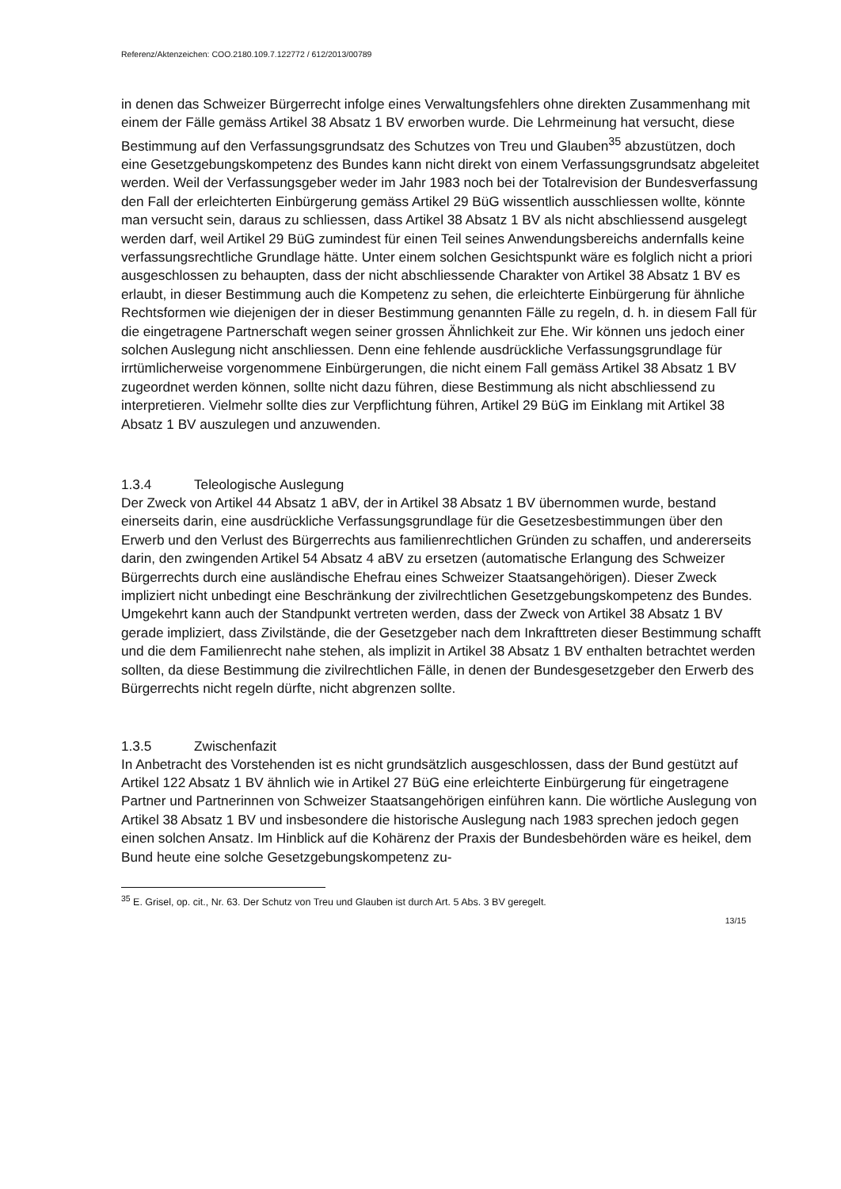Referenz/Aktenzeichen: COO.2180.109.7.122772 / 612/2013/00789
in denen das Schweizer Bürgerrecht infolge eines Verwaltungsfehlers ohne direkten Zusammenhang mit einem der Fälle gemäss Artikel 38 Absatz 1 BV erworben wurde. Die Lehrmeinung hat versucht, diese Bestimmung auf den Verfassungsgrundsatz des Schutzes von Treu und Glauben<sup>35</sup> abzustützen, doch eine Gesetzgebungskompetenz des Bundes kann nicht direkt von einem Verfassungsgrundsatz abgeleitet werden. Weil der Verfassungsgeber weder im Jahr 1983 noch bei der Totalrevision der Bundesverfassung den Fall der erleichterten Einbürgerung gemäss Artikel 29 BüG wissentlich ausschliessen wollte, könnte man versucht sein, daraus zu schliessen, dass Artikel 38 Absatz 1 BV als nicht abschliessend ausgelegt werden darf, weil Artikel 29 BüG zumindest für einen Teil seines Anwendungsbereichs andernfalls keine verfassungsrechtliche Grundlage hätte. Unter einem solchen Gesichtspunkt wäre es folglich nicht a priori ausgeschlossen zu behaupten, dass der nicht abschliessende Charakter von Artikel 38 Absatz 1 BV es erlaubt, in dieser Bestimmung auch die Kompetenz zu sehen, die erleichterte Einbürgerung für ähnliche Rechtsformen wie diejenigen der in dieser Bestimmung genannten Fälle zu regeln, d. h. in diesem Fall für die eingetragene Partnerschaft wegen seiner grossen Ähnlichkeit zur Ehe. Wir können uns jedoch einer solchen Auslegung nicht anschliessen. Denn eine fehlende ausdrückliche Verfassungsgrundlage für irrtümlicherweise vorgenommene Einbürgerungen, die nicht einem Fall gemäss Artikel 38 Absatz 1 BV zugeordnet werden können, sollte nicht dazu führen, diese Bestimmung als nicht abschliessend zu interpretieren. Vielmehr sollte dies zur Verpflichtung führen, Artikel 29 BüG im Einklang mit Artikel 38 Absatz 1 BV auszulegen und anzuwenden.
1.3.4 Teleologische Auslegung
Der Zweck von Artikel 44 Absatz 1 aBV, der in Artikel 38 Absatz 1 BV übernommen wurde, bestand einerseits darin, eine ausdrückliche Verfassungsgrundlage für die Gesetzesbestimmungen über den Erwerb und den Verlust des Bürgerrechts aus familienrechtlichen Gründen zu schaffen, und andererseits darin, den zwingenden Artikel 54 Absatz 4 aBV zu ersetzen (automatische Erlangung des Schweizer Bürgerrechts durch eine ausländische Ehefrau eines Schweizer Staatsangehörigen). Dieser Zweck impliziert nicht unbedingt eine Beschränkung der zivilrechtlichen Gesetzgebungskompetenz des Bundes. Umgekehrt kann auch der Standpunkt vertreten werden, dass der Zweck von Artikel 38 Absatz 1 BV gerade impliziert, dass Zivilstände, die der Gesetzgeber nach dem Inkrafttreten dieser Bestimmung schafft und die dem Familienrecht nahe stehen, als implizit in Artikel 38 Absatz 1 BV enthalten betrachtet werden sollten, da diese Bestimmung die zivilrechtlichen Fälle, in denen der Bundesgesetzgeber den Erwerb des Bürgerrechts nicht regeln dürfte, nicht abgrenzen sollte.
1.3.5 Zwischenfazit
In Anbetracht des Vorstehenden ist es nicht grundsätzlich ausgeschlossen, dass der Bund gestützt auf Artikel 122 Absatz 1 BV ähnlich wie in Artikel 27 BüG eine erleichterte Einbürgerung für eingetragene Partner und Partnerinnen von Schweizer Staatsangehörigen einführen kann. Die wörtliche Auslegung von Artikel 38 Absatz 1 BV und insbesondere die historische Auslegung nach 1983 sprechen jedoch gegen einen solchen Ansatz. Im Hinblick auf die Kohärenz der Praxis der Bundesbehörden wäre es heikel, dem Bund heute eine solche Gesetzgebungskompetenz zu-
<sup>35</sup> E. Grisel, op. cit., Nr. 63. Der Schutz von Treu und Glauben ist durch Art. 5 Abs. 3 BV geregelt.
13/15